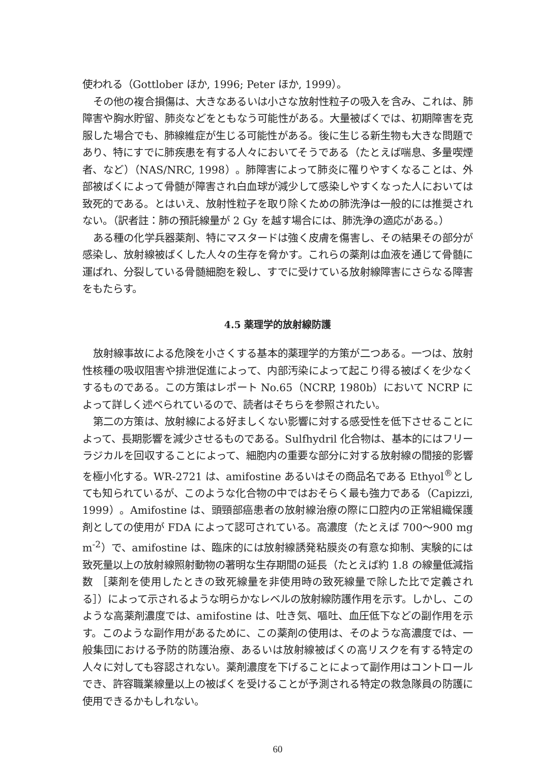使われる（Gottlober ほか, 1996; Peter ほか, 1999）。
その他の複合損傷は、大きなあるいは小さな放射性粒子の吸入を含み、これは、肺障害や胸水貯留、肺炎などをともなう可能性がある。大量被ばくでは、初期障害を克服した場合でも、肺線維症が生じる可能性がある。後に生じる新生物も大きな問題であり、特にすでに肺疾患を有する人々においてそうである（たとえば喘息、多量喫煙者、など）（NAS/NRC, 1998）。肺障害によって肺炎に罹りやすくなることは、外部被ばくによって骨髄が障害され白血球が減少して感染しやすくなった人においては致死的である。とはいえ、放射性粒子を取り除くための肺洗浄は一般的には推奨されない。（訳者註：肺の預託線量が 2 Gy を越す場合には、肺洗浄の適応がある。）
ある種の化学兵器薬剤、特にマスタードは強く皮膚を傷害し、その結果その部分が感染し、放射線被ばくした人々の生存を脅かす。これらの薬剤は血液を通じて骨髄に運ばれ、分裂している骨髄細胞を殺し、すでに受けている放射線障害にさらなる障害をもたらす。
4.5 薬理学的放射線防護
放射線事故による危険を小さくする基本的薬理学的方策が二つある。一つは、放射性核種の吸収阻害や排泄促進によって、内部汚染によって起こり得る被ばくを少なくするものである。この方策はレポート No.65（NCRP, 1980b）において NCRP によって詳しく述べられているので、読者はそちらを参照されたい。
第二の方策は、放射線による好ましくない影響に対する感受性を低下させることによって、長期影響を減少させるものである。Sulfhydril 化合物は、基本的にはフリーラジカルを回収することによって、細胞内の重要な部分に対する放射線の間接的影響を極小化する。WR-2721 は、amifostine あるいはその商品名である Ethyol<sup>®</sup>としても知られているが、このような化合物の中ではおそらく最も強力である（Capizzi, 1999）。Amifostine は、頭頸部癌患者の放射線治療の際に口腔内の正常組織保護剤としての使用が FDA によって認可されている。高濃度（たとえば 700～900 mg m<sup>-2</sup>）で、amifostine は、臨床的には放射線誘発粘膜炎の有意な抑制、実験的には致死量以上の放射線照射動物の著明な生存期間の延長（たとえば約 1.8 の線量低減指数 ［薬剤を使用したときの致死線量を非使用時の致死線量で除した比で定義される］）によって示されるような明らかなレベルの放射線防護作用を示す。しかし、このような高薬剤濃度では、amifostine は、吐き気、嘔吐、血圧低下などの副作用を示す。このような副作用があるために、この薬剤の使用は、そのような高濃度では、一般集団における予防的防護治療、あるいは放射線被ばくの高リスクを有する特定の人々に対しても容認されない。薬剤濃度を下げることによって副作用はコントロールでき、許容職業線量以上の被ばくを受けることが予測される特定の救急隊員の防護に使用できるかもしれない。
60